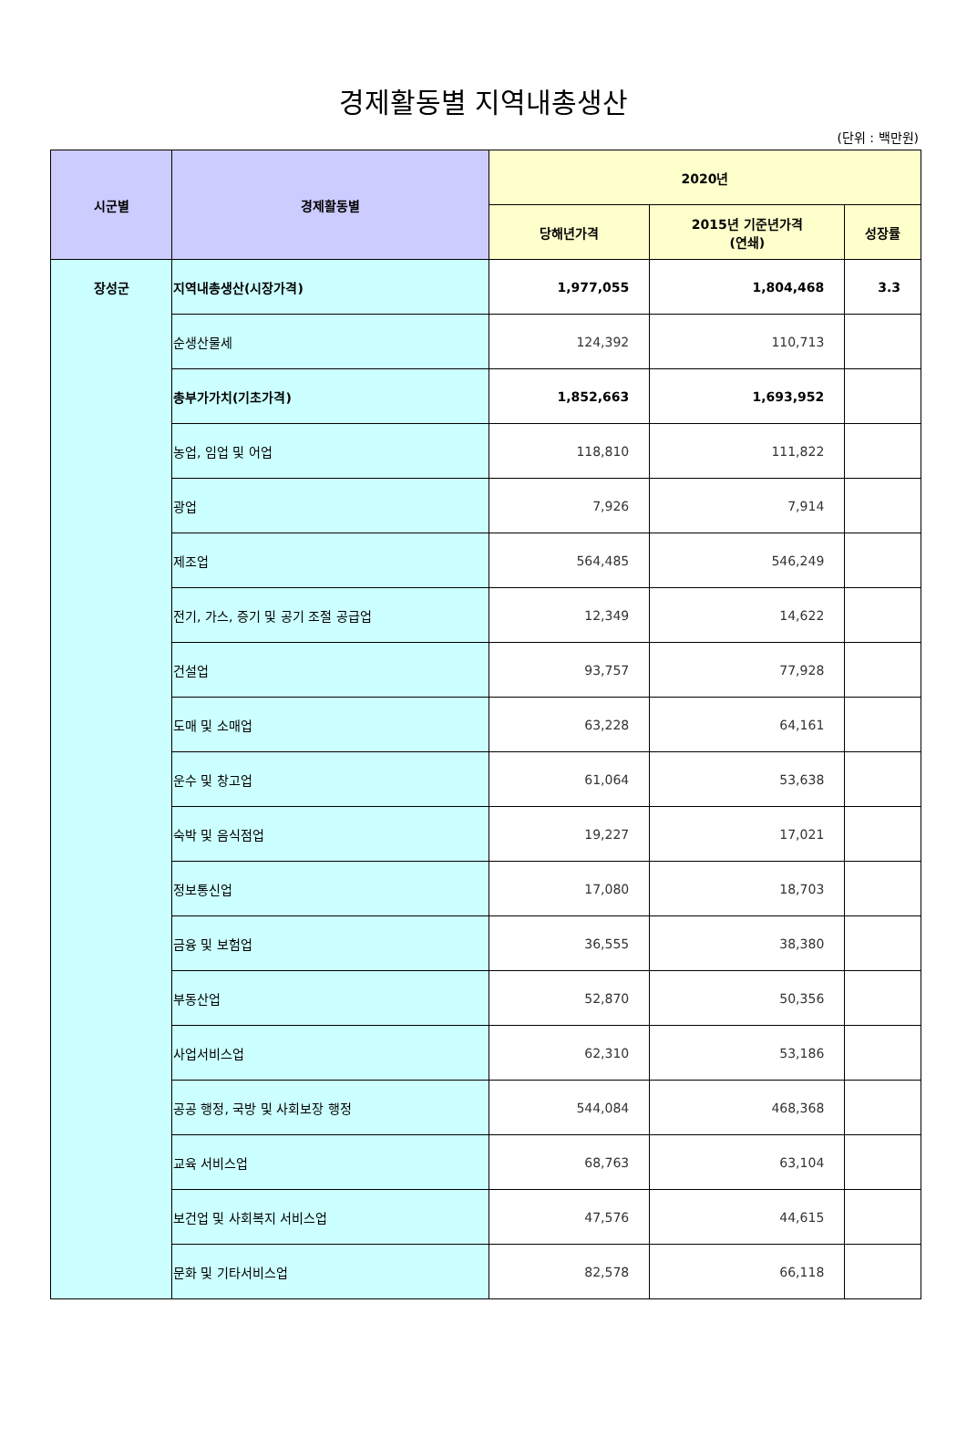경제활동별 지역내총생산
(단위 : 백만원)
| 시군별 | 경제활동별 | 2020년 | | |
| --- | --- | --- | --- | --- |
| | | 당해년가격 | 2015년 기준년가격 (연쇄) | 성장률 |
| 장성군 | 지역내총생산(시장가격) | 1,977,055 | 1,804,468 | 3.3 |
| | 순생산물세 | 124,392 | 110,713 | |
| | 총부가가치(기초가격) | 1,852,663 | 1,693,952 | |
| | 농업, 임업 및 어업 | 118,810 | 111,822 | |
| | 광업 | 7,926 | 7,914 | |
| | 제조업 | 564,485 | 546,249 | |
| | 전기, 가스, 증기 및 공기 조절 공급업 | 12,349 | 14,622 | |
| | 건설업 | 93,757 | 77,928 | |
| | 도매 및 소매업 | 63,228 | 64,161 | |
| | 운수 및 창고업 | 61,064 | 53,638 | |
| | 숙박 및 음식점업 | 19,227 | 17,021 | |
| | 정보통신업 | 17,080 | 18,703 | |
| | 금융 및 보험업 | 36,555 | 38,380 | |
| | 부동산업 | 52,870 | 50,356 | |
| | 사업서비스업 | 62,310 | 53,186 | |
| | 공공 행정, 국방 및 사회보장 행정 | 544,084 | 468,368 | |
| | 교육 서비스업 | 68,763 | 63,104 | |
| | 보건업 및 사회복지 서비스업 | 47,576 | 44,615 | |
| | 문화 및 기타서비스업 | 82,578 | 66,118 | |